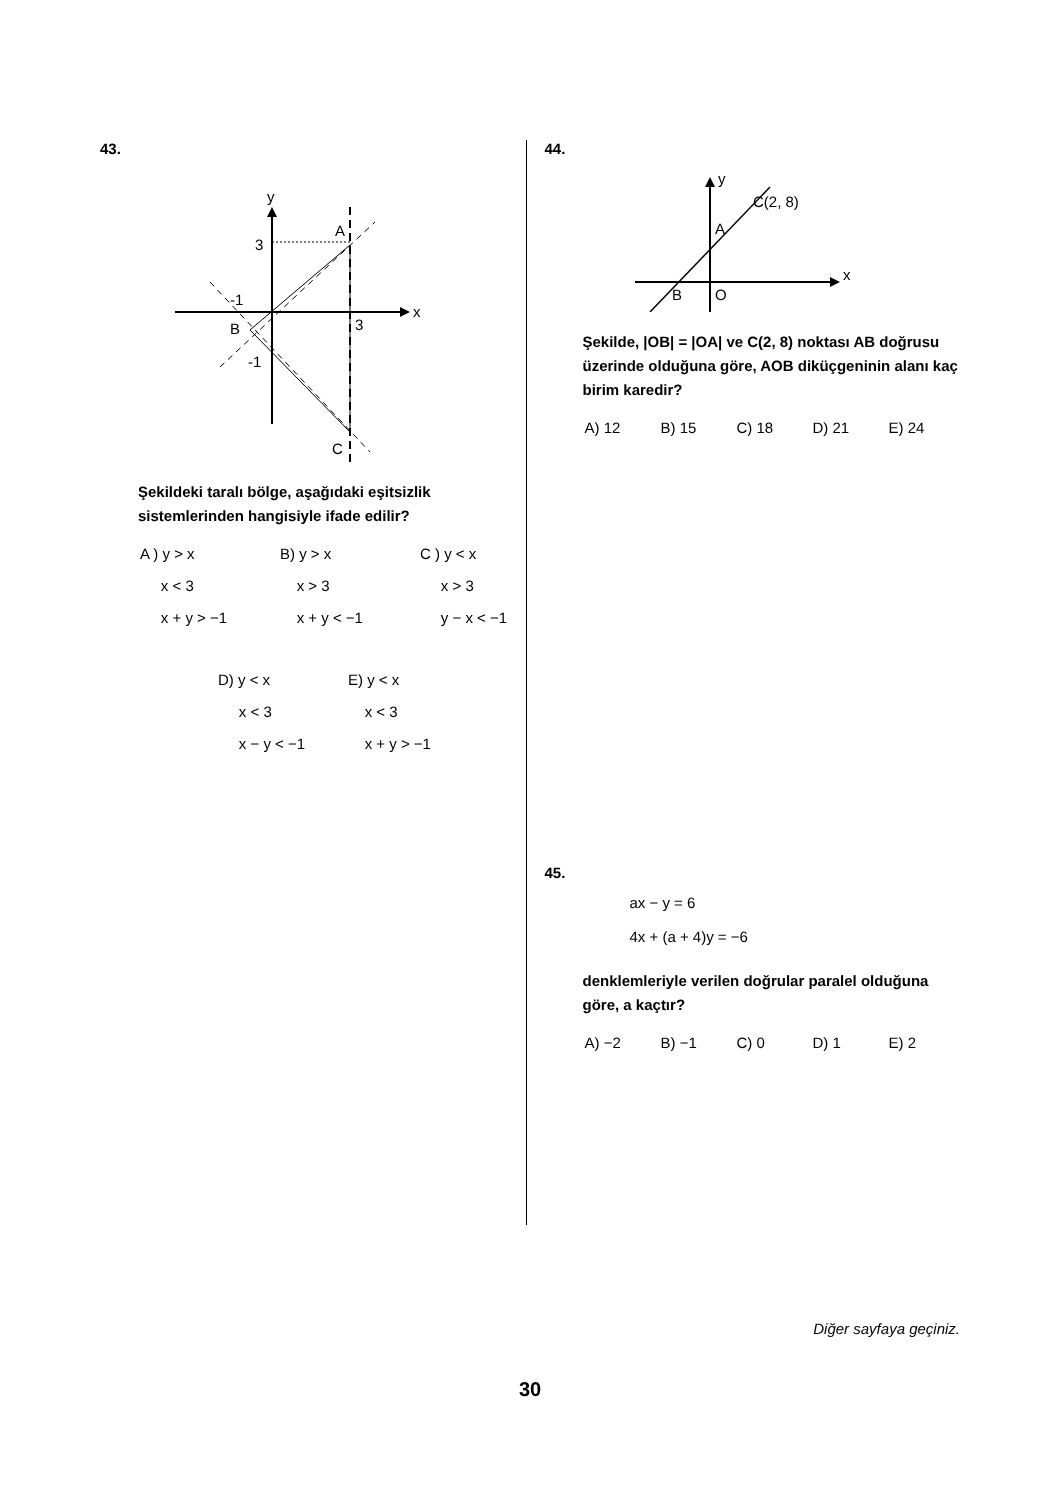43.
y
x
3
A
-1
B
3
-1
C
Şekildeki taralı bölge, aşağıdaki eşitsizlik sistemlerinden hangisiyle ifade edilir?
A ) y > x
x < 3
x + y > −1
B) y > x
x > 3
x + y < −1
C ) y < x
x > 3
y − x < −1
D) y < x
x < 3
x − y < −1
E) y < x
x < 3
x + y > −1
44.
y
x
C(2, 8)
A
B
O
Şekilde, |OB| = |OA| ve C(2, 8) noktası AB doğrusu üzerinde olduğuna göre, AOB diküçgeninin alanı kaç birim karedir?
A) 12 B) 15 C) 18 D) 21 E) 24
45.
ax − y = 6
4x + (a + 4)y = −6
denklemleriyle verilen doğrular paralel olduğuna göre, a kaçtır?
A) −2 B) −1 C) 0 D) 1 E) 2
Diğer sayfaya geçiniz.
30